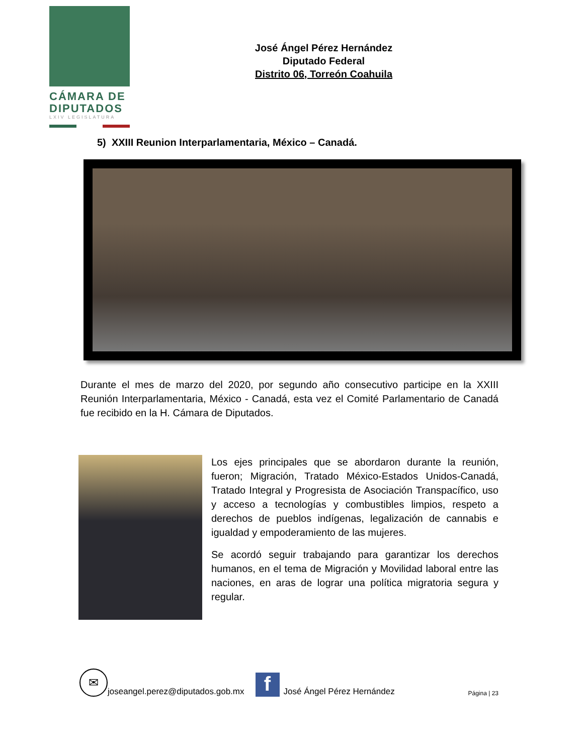CÁMARA DE
DIPUTADOS
LXIV LEGISLATURA
José Ángel Pérez Hernández
Diputado Federal
Distrito 06, Torreón Coahuila
5) XXIII Reunion Interparlamentaria, México – Canadá.
Durante el mes de marzo del 2020, por segundo año consecutivo participe en la XXIII Reunión Interparlamentaria, México - Canadá, esta vez el Comité Parlamentario de Canadá fue recibido en la H. Cámara de Diputados.
Los ejes principales que se abordaron durante la reunión, fueron; Migración, Tratado México-Estados Unidos-Canadá, Tratado Integral y Progresista de Asociación Transpacífico, uso y acceso a tecnologías y combustibles limpios, respeto a derechos de pueblos indígenas, legalización de cannabis e igualdad y empoderamiento de las mujeres.
Se acordó seguir trabajando para garantizar los derechos humanos, en el tema de Migración y Movilidad laboral entre las naciones, en aras de lograr una política migratoria segura y regular.
✉
joseangel.perez@diputados.gob.mx
f
José Ángel Pérez Hernández Página | 23